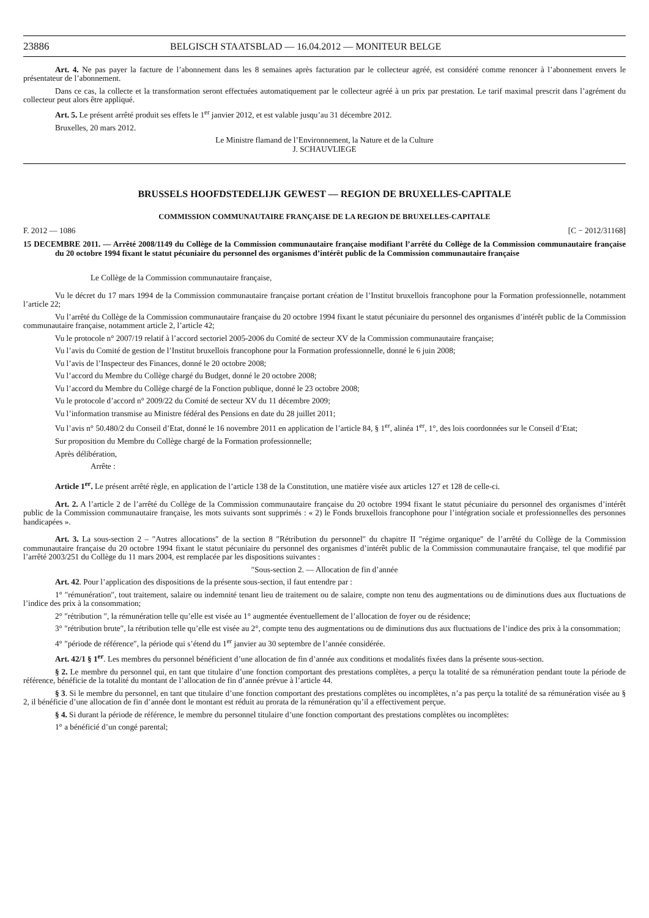23886 BELGISCH STAATSBLAD — 16.04.2012 — MONITEUR BELGE
Art. 4. Ne pas payer la facture de l’abonnement dans les 8 semaines après facturation par le collecteur agréé, est considéré comme renoncer à l’abonnement envers le présentateur de l’abonnement.
Dans ce cas, la collecte et la transformation seront effectuées automatiquement par le collecteur agréé à un prix par prestation. Le tarif maximal prescrit dans l’agrément du collecteur peut alors être appliqué.
Art. 5. Le présent arrêté produit ses effets le 1<sup>er</sup> janvier 2012, et est valable jusqu’au 31 décembre 2012.
Bruxelles, 20 mars 2012.
Le Ministre flamand de l’Environnement, la Nature et de la Culture
J. SCHAUVLIEGE
BRUSSELS HOOFDSTEDELIJK GEWEST — REGION DE BRUXELLES-CAPITALE
COMMISSION COMMUNAUTAIRE FRANÇAISE DE LA REGION DE BRUXELLES-CAPITALE
F. 2012 — 1086 [C − 2012/31168]
15 DECEMBRE 2011. — Arrêté 2008/1149 du Collège de la Commission communautaire française modifiant l’arrêté du Collège de la Commission communautaire française du 20 octobre 1994 fixant le statut pécuniaire du personnel des organismes d’intérêt public de la Commission communautaire française
Le Collège de la Commission communautaire française,
Vu le décret du 17 mars 1994 de la Commission communautaire française portant création de l’Institut bruxellois francophone pour la Formation professionnelle, notamment l’article 22;
Vu l’arrêté du Collège de la Commission communautaire française du 20 octobre 1994 fixant le statut pécuniaire du personnel des organismes d’intérêt public de la Commission communautaire française, notamment article 2, l’article 42;
Vu le protocole n° 2007/19 relatif à l’accord sectoriel 2005-2006 du Comité de secteur XV de la Commission communautaire française;
Vu l’avis du Comité de gestion de l’Institut bruxellois francophone pour la Formation professionnelle, donné le 6 juin 2008;
Vu l’avis de l’Inspecteur des Finances, donné le 20 octobre 2008;
Vu l’accord du Membre du Collège chargé du Budget, donné le 20 octobre 2008;
Vu l’accord du Membre du Collège chargé de la Fonction publique, donné le 23 octobre 2008;
Vu le protocole d’accord n° 2009/22 du Comité de secteur XV du 11 décembre 2009;
Vu l’information transmise au Ministre fédéral des Pensions en date du 28 juillet 2011;
Vu l’avis n° 50.480/2 du Conseil d’Etat, donné le 16 novembre 2011 en application de l’article 84, § 1<sup>er</sup>, alinéa 1<sup>er</sup>, 1°, des lois coordonnées sur le Conseil d’Etat;
Sur proposition du Membre du Collège chargé de la Formation professionnelle;
Après délibération,
Arrête :
Article 1<sup>er</sup>. Le présent arrêté règle, en application de l’article 138 de la Constitution, une matière visée aux articles 127 et 128 de celle-ci.
Art. 2. A l’article 2 de l’arrêté du Collège de la Commission communautaire française du 20 octobre 1994 fixant le statut pécuniaire du personnel des organismes d’intérêt public de la Commission communautaire française, les mots suivants sont supprimés : « 2) le Fonds bruxellois francophone pour l’intégration sociale et professionnelles des personnes handicapées ».
Art. 3. La sous-section 2 – ″Autres allocations″ de la section 8 ″Rétribution du personnel″ du chapitre II ″régime organique″ de l’arrêté du Collège de la Commission communautaire française du 20 octobre 1994 fixant le statut pécuniaire du personnel des organismes d’intérêt public de la Commission communautaire française, tel que modifié par l’arrêté 2003/251 du Collège du 11 mars 2004, est remplacée par les dispositions suivantes :
″Sous-section 2. — Allocation de fin d’année
Art. 42. Pour l’application des dispositions de la présente sous-section, il faut entendre par :
1° ″rémunération″, tout traitement, salaire ou indemnité tenant lieu de traitement ou de salaire, compte non tenu des augmentations ou de diminutions dues aux fluctuations de l’indice des prix à la consommation;
2° ″rétribution ″, la rémunération telle qu’elle est visée au 1° augmentée éventuellement de l’allocation de foyer ou de résidence;
3° ″rétribution brute″, la rétribution telle qu’elle est visée au 2°, compte tenu des augmentations ou de diminutions dus aux fluctuations de l’indice des prix à la consommation;
4° ″période de référence″, la période qui s’étend du 1<sup>er</sup> janvier au 30 septembre de l’année considérée.
Art. 42/1 § 1<sup>er</sup>. Les membres du personnel bénéficient d’une allocation de fin d’année aux conditions et modalités fixées dans la présente sous-section.
§ 2. Le membre du personnel qui, en tant que titulaire d’une fonction comportant des prestations complètes, a perçu la totalité de sa rémunération pendant toute la période de référence, bénéficie de la totalité du montant de l’allocation de fin d’année prévue à l’article 44.
§ 3. Si le membre du personnel, en tant que titulaire d’une fonction comportant des prestations complètes ou incomplètes, n’a pas perçu la totalité de sa rémunération visée au § 2, il bénéficie d’une allocation de fin d’année dont le montant est réduit au prorata de la rémunération qu’il a effectivement perçue.
§ 4. Si durant la période de référence, le membre du personnel titulaire d’une fonction comportant des prestations complètes ou incomplètes:
1° a bénéficié d’un congé parental;